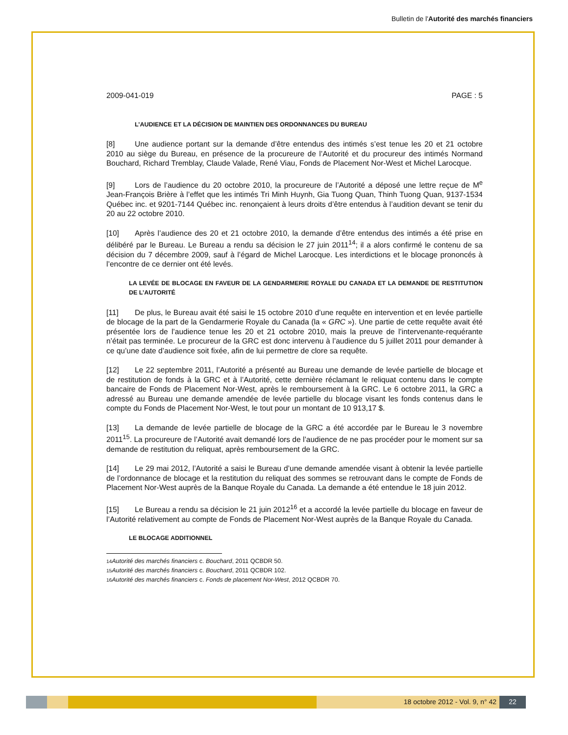Bulletin de l'Autorité des marchés financiers
2009-041-019 PAGE : 5
L’AUDIENCE ET LA DÉCISION DE MAINTIEN DES ORDONNANCES DU BUREAU
[8] Une audience portant sur la demande d’être entendus des intimés s’est tenue les 20 et 21 octobre 2010 au siège du Bureau, en présence de la procureure de l’Autorité et du procureur des intimés Normand Bouchard, Richard Tremblay, Claude Valade, René Viau, Fonds de Placement Nor-West et Michel Larocque.
[9] Lors de l’audience du 20 octobre 2010, la procureure de l’Autorité a déposé une lettre reçue de M<sup>e</sup> Jean-François Brière à l’effet que les intimés Tri Minh Huynh, Gia Tuong Quan, Thinh Tuong Quan, 9137-1534 Québec inc. et 9201-7144 Québec inc. renonçaient à leurs droits d’être entendus à l’audition devant se tenir du 20 au 22 octobre 2010.
[10] Après l’audience des 20 et 21 octobre 2010, la demande d’être entendus des intimés a été prise en délibéré par le Bureau. Le Bureau a rendu sa décision le 27 juin 2011<sup>14</sup>; il a alors confirmé le contenu de sa décision du 7 décembre 2009, sauf à l’égard de Michel Larocque. Les interdictions et le blocage prononcés à l’encontre de ce dernier ont été levés.
LA LEVÉE DE BLOCAGE EN FAVEUR DE LA GENDARMERIE ROYALE DU CANADA ET LA DEMANDE DE RESTITUTION DE L’AUTORITÉ
[11] De plus, le Bureau avait été saisi le 15 octobre 2010 d’une requête en intervention et en levée partielle de blocage de la part de la Gendarmerie Royale du Canada (la « GRC »). Une partie de cette requête avait été présentée lors de l’audience tenue les 20 et 21 octobre 2010, mais la preuve de l’intervenante-requérante n’était pas terminée. Le procureur de la GRC est donc intervenu à l’audience du 5 juillet 2011 pour demander à ce qu’une date d’audience soit fixée, afin de lui permettre de clore sa requête.
[12] Le 22 septembre 2011, l’Autorité a présenté au Bureau une demande de levée partielle de blocage et de restitution de fonds à la GRC et à l’Autorité, cette dernière réclamant le reliquat contenu dans le compte bancaire de Fonds de Placement Nor-West, après le remboursement à la GRC. Le 6 octobre 2011, la GRC a adressé au Bureau une demande amendée de levée partielle du blocage visant les fonds contenus dans le compte du Fonds de Placement Nor-West, le tout pour un montant de 10 913,17 $.
[13] La demande de levée partielle de blocage de la GRC a été accordée par le Bureau le 3 novembre 2011<sup>15</sup>. La procureure de l’Autorité avait demandé lors de l’audience de ne pas procéder pour le moment sur sa demande de restitution du reliquat, après remboursement de la GRC.
[14] Le 29 mai 2012, l’Autorité a saisi le Bureau d’une demande amendée visant à obtenir la levée partielle de l’ordonnance de blocage et la restitution du reliquat des sommes se retrouvant dans le compte de Fonds de Placement Nor-West auprès de la Banque Royale du Canada. La demande a été entendue le 18 juin 2012.
[15] Le Bureau a rendu sa décision le 21 juin 2012<sup>16</sup> et a accordé la levée partielle du blocage en faveur de l’Autorité relativement au compte de Fonds de Placement Nor-West auprès de la Banque Royale du Canada.
LE BLOCAGE ADDITIONNEL
<sup>14</sup> Autorité des marchés financiers c. Bouchard, 2011 QCBDR 50.
<sup>15</sup> Autorité des marchés financiers c. Bouchard, 2011 QCBDR 102.
<sup>16</sup> Autorité des marchés financiers c. Fonds de placement Nor-West, 2012 QCBDR 70.
18 octobre 2012 - Vol. 9, n° 42
22